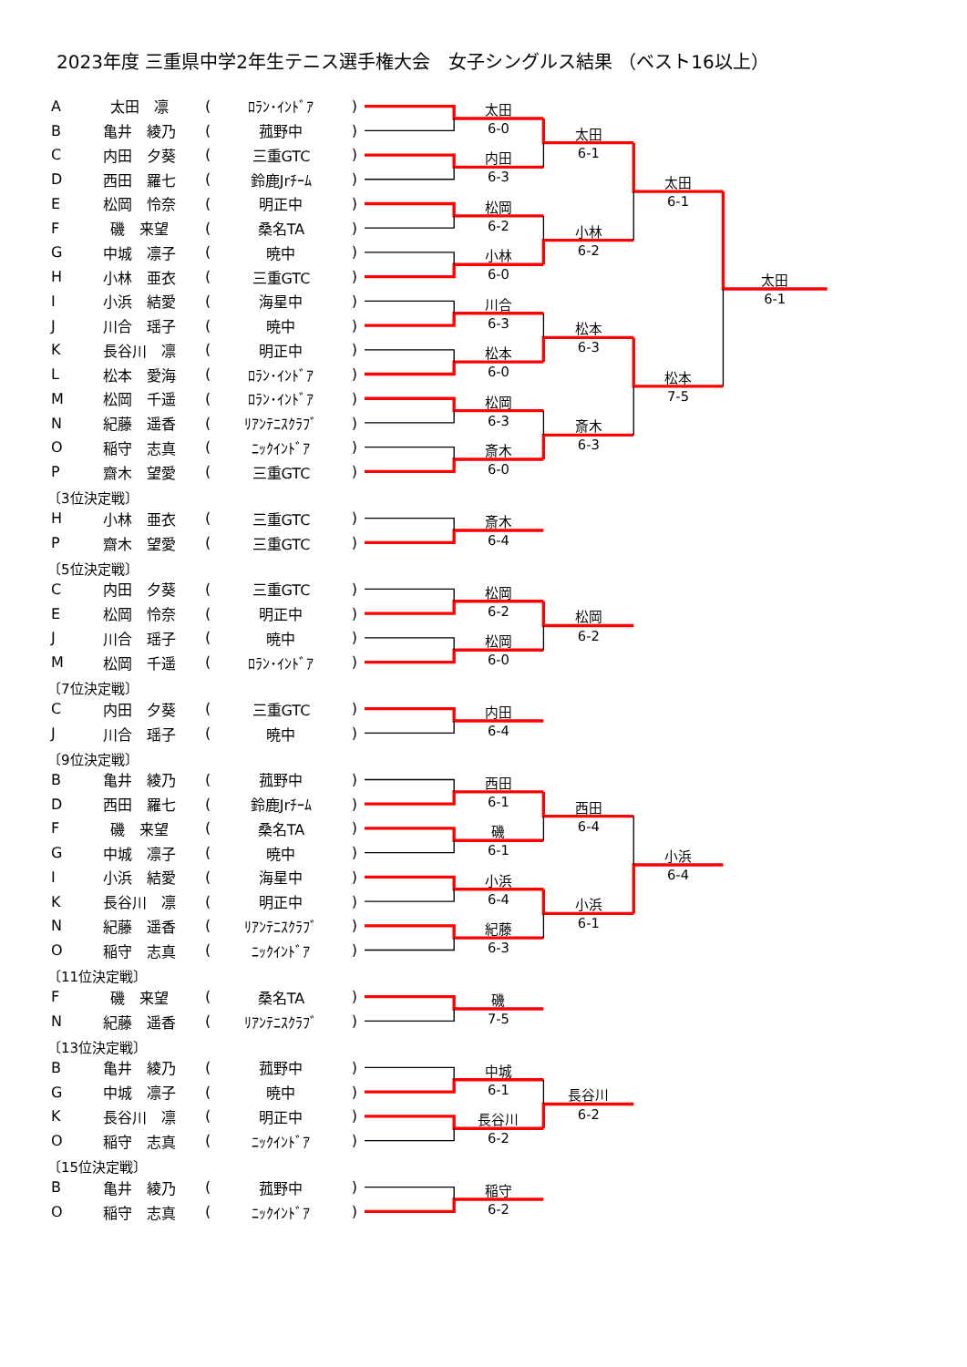2023年度 三重県中学2年生テニス選手権大会　女子シングルス結果 （ベスト16以上）
| A | 太田 凛 | ( | ﾛﾗﾝ･ｲﾝﾄﾞｱ | ) |
| B | 亀井 綾乃 | ( | 菰野中 | ) |
| C | 内田 夕葵 | ( | 三重GTC | ) |
| D | 西田 羅七 | ( | 鈴鹿Jrﾁｰﾑ | ) |
| E | 松岡 怜奈 | ( | 明正中 | ) |
| F | 磯 来望 | ( | 桑名TA | ) |
| G | 中城 凛子 | ( | 暁中 | ) |
| H | 小林 亜衣 | ( | 三重GTC | ) |
| I | 小浜 結愛 | ( | 海星中 | ) |
| J | 川合 瑶子 | ( | 暁中 | ) |
| K | 長谷川 凛 | ( | 明正中 | ) |
| L | 松本 愛海 | ( | ﾛﾗﾝ･ｲﾝﾄﾞｱ | ) |
| M | 松岡 千遥 | ( | ﾛﾗﾝ･ｲﾝﾄﾞｱ | ) |
| N | 紀藤 遥香 | ( | ﾘｱﾝﾃﾆｽｸﾗﾌﾞ | ) |
| O | 稲守 志真 | ( | ﾆｯｸｲﾝﾄﾞｱ | ) |
| P | 齋木 望愛 | ( | 三重GTC | ) |
太田
6-0
内田
6-3
松岡
6-2
小林
6-0
川合
6-3
松本
6-0
松岡
6-3
斎木
6-0
太田
6-1
小林
6-2
松本
6-3
斎木
6-3
太田
6-1
松本
7-5
太田
6-1
〔3位決定戦〕
| H | 小林 亜衣 | ( | 三重GTC | ) |
| P | 齋木 望愛 | ( | 三重GTC | ) |
斎木
6-4
〔5位決定戦〕
| C | 内田 夕葵 | ( | 三重GTC | ) |
| E | 松岡 怜奈 | ( | 明正中 | ) |
| J | 川合 瑶子 | ( | 暁中 | ) |
| M | 松岡 千遥 | ( | ﾛﾗﾝ･ｲﾝﾄﾞｱ | ) |
松岡
6-2
松岡
6-0
松岡
6-2
〔7位決定戦〕
| C | 内田 夕葵 | ( | 三重GTC | ) |
| J | 川合 瑶子 | ( | 暁中 | ) |
内田
6-4
〔9位決定戦〕
| B | 亀井 綾乃 | ( | 菰野中 | ) |
| D | 西田 羅七 | ( | 鈴鹿Jrﾁｰﾑ | ) |
| F | 磯 来望 | ( | 桑名TA | ) |
| G | 中城 凛子 | ( | 暁中 | ) |
| I | 小浜 結愛 | ( | 海星中 | ) |
| K | 長谷川 凛 | ( | 明正中 | ) |
| N | 紀藤 遥香 | ( | ﾘｱﾝﾃﾆｽｸﾗﾌﾞ | ) |
| O | 稲守 志真 | ( | ﾆｯｸｲﾝﾄﾞｱ | ) |
西田
6-1
磯
6-1
小浜
6-4
紀藤
6-3
西田
6-4
小浜
6-1
小浜
6-4
〔11位決定戦〕
| F | 磯 来望 | ( | 桑名TA | ) |
| N | 紀藤 遥香 | ( | ﾘｱﾝﾃﾆｽｸﾗﾌﾞ | ) |
磯
7-5
〔13位決定戦〕
| B | 亀井 綾乃 | ( | 菰野中 | ) |
| G | 中城 凛子 | ( | 暁中 | ) |
| K | 長谷川 凛 | ( | 明正中 | ) |
| O | 稲守 志真 | ( | ﾆｯｸｲﾝﾄﾞｱ | ) |
中城
6-1
長谷川
6-2
長谷川
6-2
〔15位決定戦〕
| B | 亀井 綾乃 | ( | 菰野中 | ) |
| O | 稲守 志真 | ( | ﾆｯｸｲﾝﾄﾞｱ | ) |
稲守
6-2